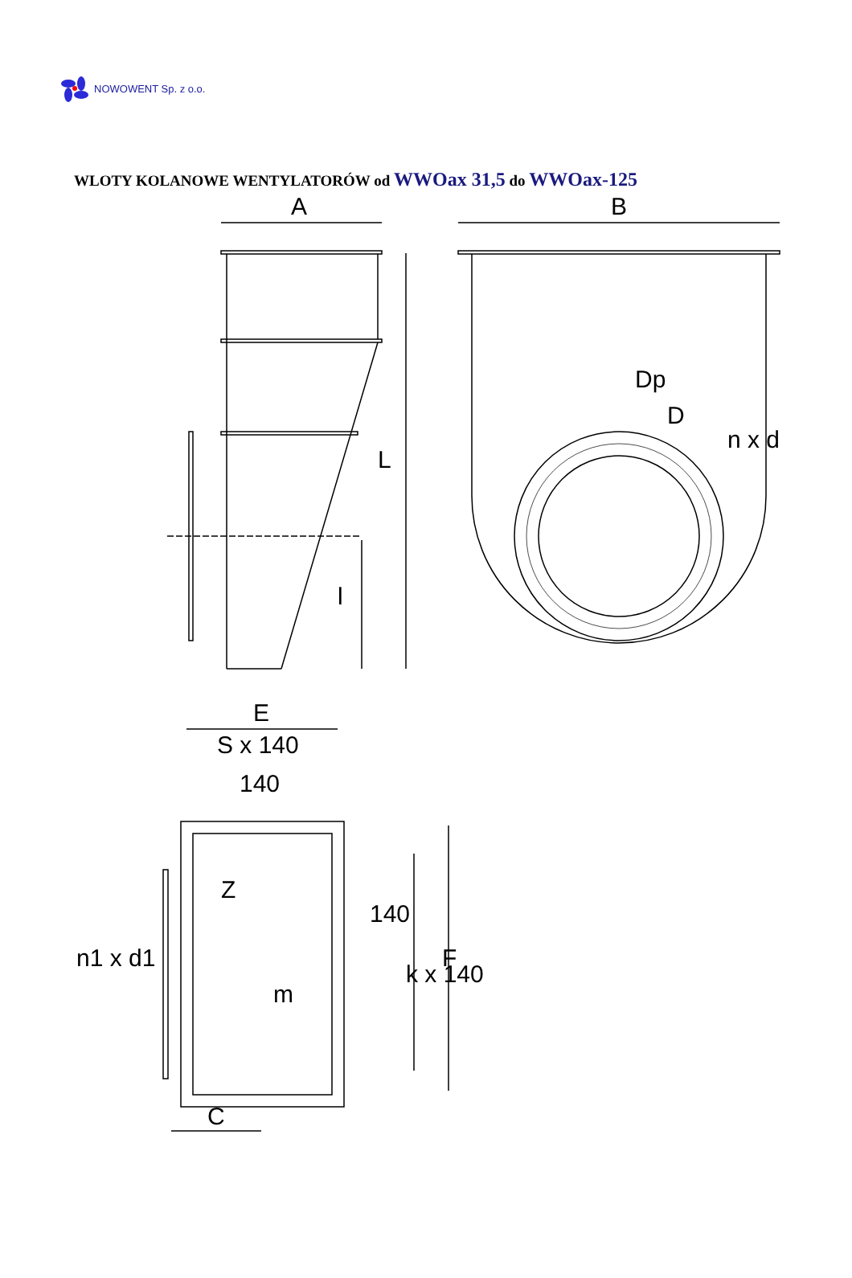NOWOWENT Sp. z o.o.
WLOTY KOLANOWE WENTYLATORÓW od WWOax 31,5 do WWOax-125
A
L
l
B
Dp
D
n x d
E
S x 140
140
Z
m
140
k x 140
F
n1 x d1
C